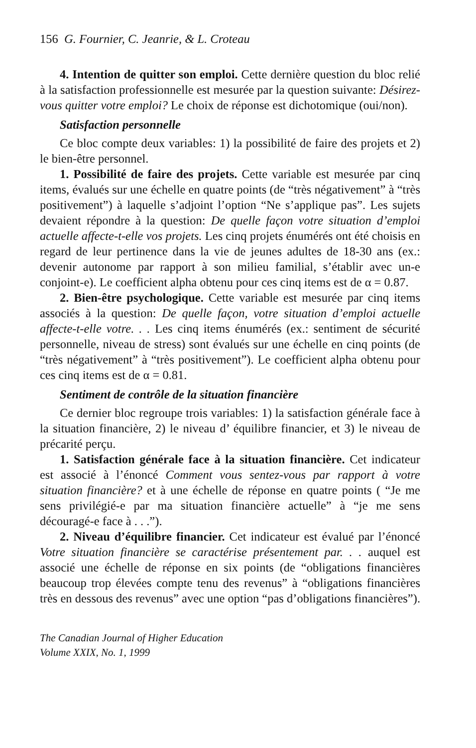156 G. Fournier, C. Jeanrie, & L. Croteau
4. Intention de quitter son emploi. Cette dernière question du bloc relié à la satisfaction professionnelle est mesurée par la question suivante: Désirez-vous quitter votre emploi? Le choix de réponse est dichotomique (oui/non).
Satisfaction personnelle
Ce bloc compte deux variables: 1) la possibilité de faire des projets et 2) le bien-être personnel.
1. Possibilité de faire des projets. Cette variable est mesurée par cinq items, évalués sur une échelle en quatre points (de “très négativement” à “très positivement”) à laquelle s’adjoint l’option “Ne s’applique pas”. Les sujets devaient répondre à la question: De quelle façon votre situation d’emploi actuelle affecte-t-elle vos projets. Les cinq projets énumérés ont été choisis en regard de leur pertinence dans la vie de jeunes adultes de 18-30 ans (ex.: devenir autonome par rapport à son milieu familial, s’établir avec un-e conjoint-e). Le coefficient alpha obtenu pour ces cinq items est de α = 0.87.
2. Bien-être psychologique. Cette variable est mesurée par cinq items associés à la question: De quelle façon, votre situation d’emploi actuelle affecte-t-elle votre. . . Les cinq items énumérés (ex.: sentiment de sécurité personnelle, niveau de stress) sont évalués sur une échelle en cinq points (de “très négativement” à “très positivement”). Le coefficient alpha obtenu pour ces cinq items est de α = 0.81.
Sentiment de contrôle de la situation financière
Ce dernier bloc regroupe trois variables: 1) la satisfaction générale face à la situation financière, 2) le niveau d’ équilibre financier, et 3) le niveau de précarité perçu.
1. Satisfaction générale face à la situation financière. Cet indicateur est associé à l’énoncé Comment vous sentez-vous par rapport à votre situation financière? et à une échelle de réponse en quatre points ( “Je me sens privilégié-e par ma situation financière actuelle” à “je me sens découragé-e face à . . .”).
2. Niveau d’équilibre financier. Cet indicateur est évalué par l’énoncé Votre situation financière se caractérise présentement par. . . auquel est associé une échelle de réponse en six points (de “obligations financières beaucoup trop élevées compte tenu des revenus” à “obligations financières très en dessous des revenus” avec une option “pas d’obligations financières”).
The Canadian Journal of Higher Education
Volume XXIX, No. 1, 1999